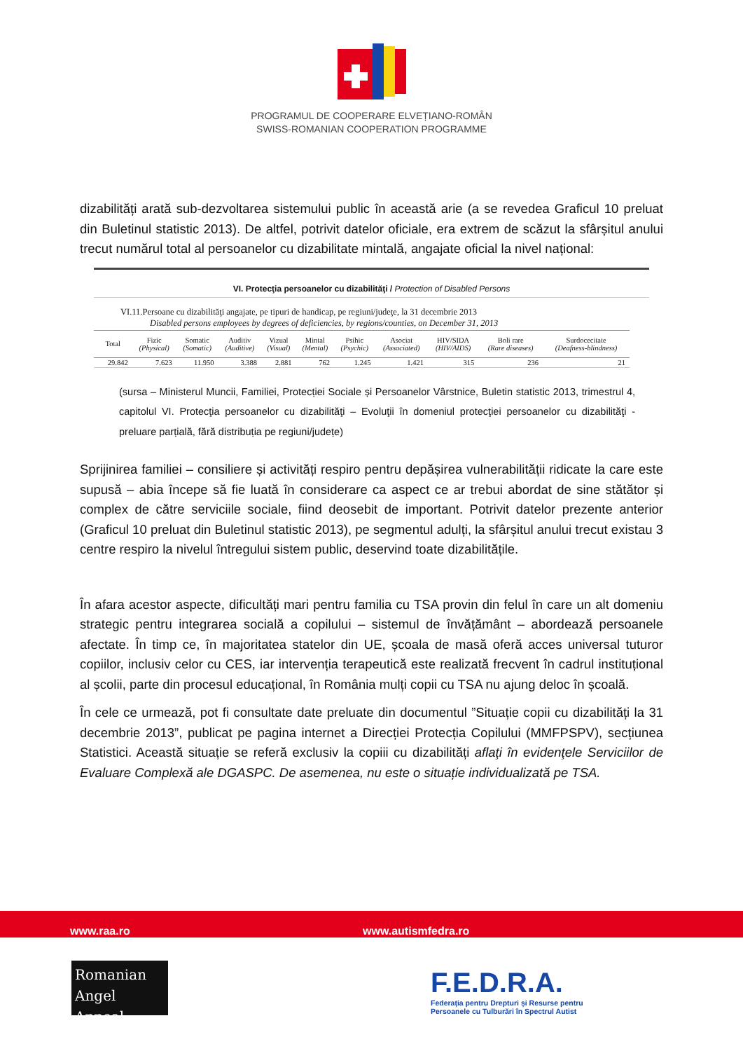PROGRAMUL DE COOPERARE ELVEȚIANO-ROMÂN
SWISS-ROMANIAN COOPERATION PROGRAMME
dizabilități arată sub-dezvoltarea sistemului public în această arie (a se revedea Graficul 10 preluat din Buletinul statistic 2013). De altfel, potrivit datelor oficiale, era extrem de scăzut la sfârșitul anului trecut numărul total al persoanelor cu dizabilitate mintală, angajate oficial la nivel național:
VI. Protecţia persoanelor cu dizabilităţi / Protection of Disabled Persons
VI.11.Persoane cu dizabilităţi angajate, pe tipuri de handicap, pe regiuni/judeţe, la 31 decembrie 2013
Disabled persons employees by degrees of deficiencies, by regions/counties, on December 31, 2013
| Total | Fizic (Physical) | Somatic (Somatic) | Auditiv (Auditive) | Vizual (Visual) | Mintal (Mental) | Psihic (Psychic) | Asociat (Associated) | HIV/SIDA (HIV/AIDS) | Boli rare (Rare diseases) | Surdocecitate (Deafness-blindness) |
| --- | --- | --- | --- | --- | --- | --- | --- | --- | --- | --- |
| 29.842 | 7.623 | 11.950 | 3.388 | 2.881 | 762 | 1.245 | 1.421 | 315 | 236 | 21 |
(sursa – Ministerul Muncii, Familiei, Protecției Sociale și Persoanelor Vârstnice, Buletin statistic 2013, trimestrul 4, capitolul VI. Protecţia persoanelor cu dizabilităţi – Evoluţii în domeniul protecţiei persoanelor cu dizabilităţi - preluare parțială, fără distribuția pe regiuni/județe)
Sprijinirea familiei – consiliere și activități respiro pentru depășirea vulnerabilității ridicate la care este supusă – abia începe să fie luată în considerare ca aspect ce ar trebui abordat de sine stătător și complex de către serviciile sociale, fiind deosebit de important. Potrivit datelor prezente anterior (Graficul 10 preluat din Buletinul statistic 2013), pe segmentul adulți, la sfârșitul anului trecut existau 3 centre respiro la nivelul întregului sistem public, deservind toate dizabilitățile.
În afara acestor aspecte, dificultăți mari pentru familia cu TSA provin din felul în care un alt domeniu strategic pentru integrarea socială a copilului – sistemul de învățământ – abordează persoanele afectate. În timp ce, în majoritatea statelor din UE, școala de masă oferă acces universal tuturor copiilor, inclusiv celor cu CES, iar intervenția terapeutică este realizată frecvent în cadrul instituțional al școlii, parte din procesul educațional, în România mulți copii cu TSA nu ajung deloc în școală.
În cele ce urmează, pot fi consultate date preluate din documentul ”Situație copii cu dizabilități la 31 decembrie 2013”, publicat pe pagina internet a Direcției Protecția Copilului (MMFPSPV), secțiunea Statistici. Această situație se referă exclusiv la copiii cu dizabilități aflaţi în evidenţele Serviciilor de Evaluare Complexă ale DGASPC. De asemenea, nu este o situație individualizată pe TSA.
www.raa.ro www.autismfedra.ro
Romanian
Angel Appeal
F.E.D.R.A.
Federația pentru Drepturi și Resurse pentru
Persoanele cu Tulburări în Spectrul Autist